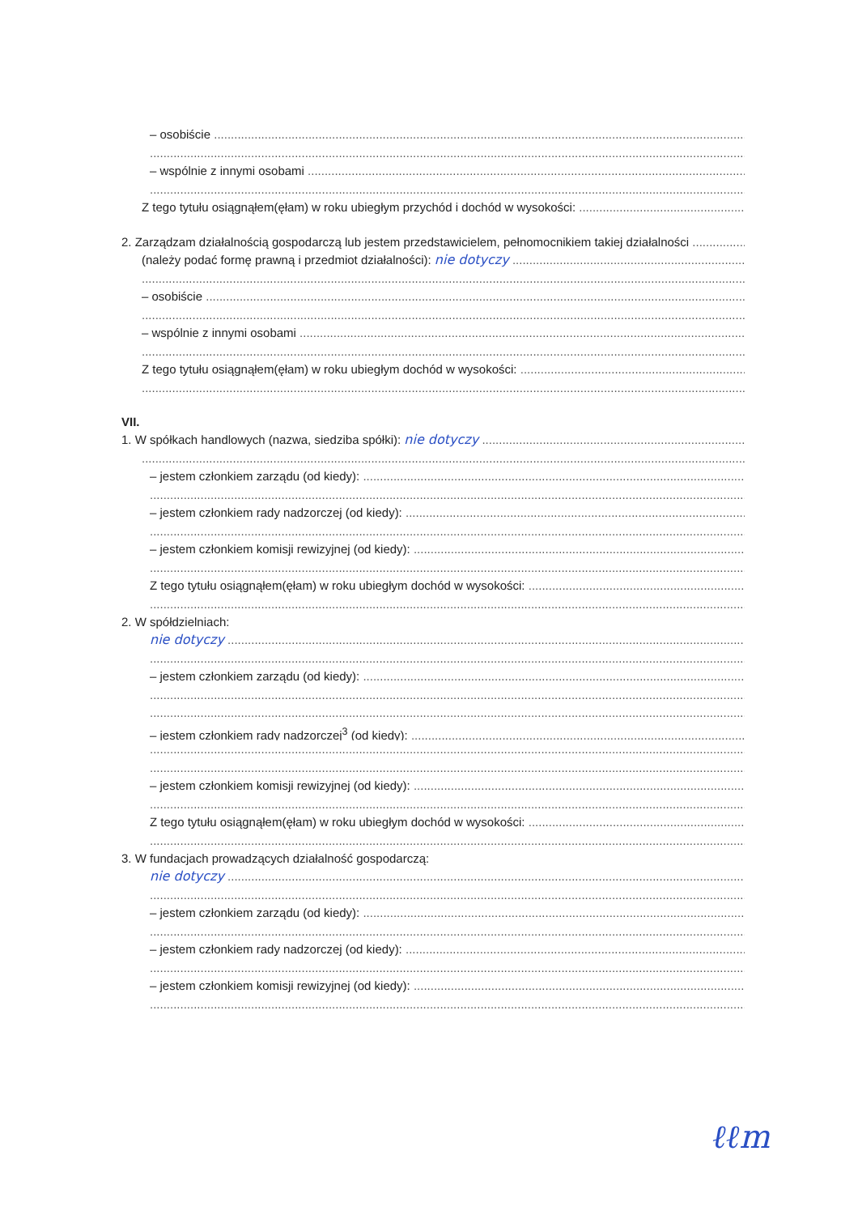– osobiście
– wspólnie z innymi osobami
Z tego tytułu osiągnąłem(ęłam) w roku ubiegłym przychód i dochód w wysokości:
2. Zarządzam działalnością gospodarczą lub jestem przedstawicielem, pełnomocnikiem takiej działalności
(należy podać formę prawną i przedmiot działalności): nie dotyczy
– osobiście
– wspólnie z innymi osobami
Z tego tytułu osiągnąłem(ęłam) w roku ubiegłym dochód w wysokości:
VII.
1. W spółkach handlowych (nazwa, siedziba spółki): nie dotyczy
– jestem członkiem zarządu (od kiedy):
– jestem członkiem rady nadzorczej (od kiedy):
– jestem członkiem komisji rewizyjnej (od kiedy):
Z tego tytułu osiągnąłem(ęłam) w roku ubiegłym dochód w wysokości:
2. W spółdzielniach:
nie dotyczy
– jestem członkiem zarządu (od kiedy):
– jestem członkiem rady nadzorczej<sup>3</sup> (od kiedy):
– jestem członkiem komisji rewizyjnej (od kiedy):
Z tego tytułu osiągnąłem(ęłam) w roku ubiegłym dochód w wysokości:
3. W fundacjach prowadzących działalność gospodarczą:
nie dotyczy
– jestem członkiem zarządu (od kiedy):
– jestem członkiem rady nadzorczej (od kiedy):
– jestem członkiem komisji rewizyjnej (od kiedy):
ℓℓm